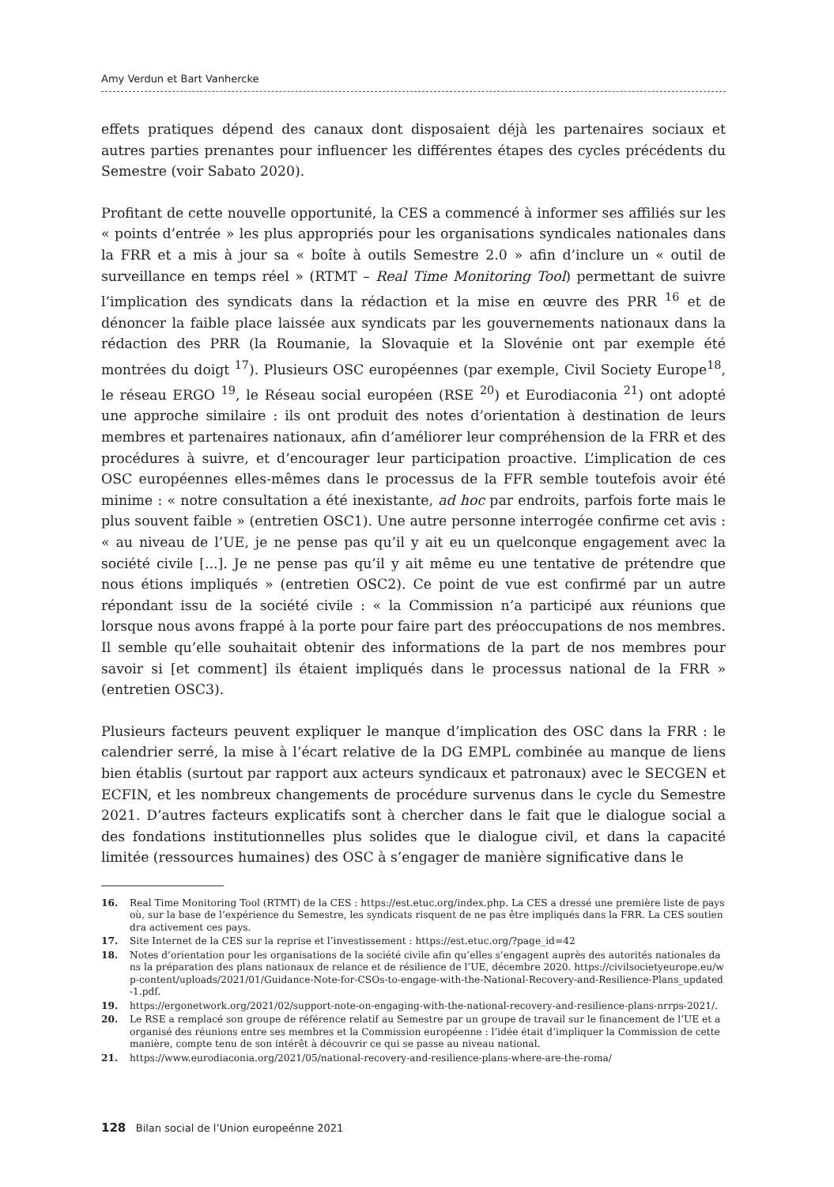Amy Verdun et Bart Vanhercke
effets pratiques dépend des canaux dont disposaient déjà les partenaires sociaux et autres parties prenantes pour influencer les différentes étapes des cycles précédents du Semestre (voir Sabato 2020).
Profitant de cette nouvelle opportunité, la CES a commencé à informer ses affiliés sur les « points d’entrée » les plus appropriés pour les organisations syndicales nationales dans la FRR et a mis à jour sa « boîte à outils Semestre 2.0 » afin d’inclure un « outil de surveillance en temps réel » (RTMT – Real Time Monitoring Tool) permettant de suivre l’implication des syndicats dans la rédaction et la mise en œuvre des PRR <sup>16</sup> et de dénoncer la faible place laissée aux syndicats par les gouvernements nationaux dans la rédaction des PRR (la Roumanie, la Slovaquie et la Slovénie ont par exemple été montrées du doigt <sup>17</sup>). Plusieurs OSC européennes (par exemple, Civil Society Europe<sup>18</sup>, le réseau ERGO <sup>19</sup>, le Réseau social européen (RSE <sup>20</sup>) et Eurodiaconia <sup>21</sup>) ont adopté une approche similaire : ils ont produit des notes d’orientation à destination de leurs membres et partenaires nationaux, afin d’améliorer leur compréhension de la FRR et des procédures à suivre, et d’encourager leur participation proactive. L’implication de ces OSC européennes elles-mêmes dans le processus de la FFR semble toutefois avoir été minime : « notre consultation a été inexistante, ad hoc par endroits, parfois forte mais le plus souvent faible » (entretien OSC1). Une autre personne interrogée confirme cet avis : « au niveau de l’UE, je ne pense pas qu’il y ait eu un quelconque engagement avec la société civile [...]. Je ne pense pas qu’il y ait même eu une tentative de prétendre que nous étions impliqués » (entretien OSC2). Ce point de vue est confirmé par un autre répondant issu de la société civile : « la Commission n’a participé aux réunions que lorsque nous avons frappé à la porte pour faire part des préoccupations de nos membres. Il semble qu’elle souhaitait obtenir des informations de la part de nos membres pour savoir si [et comment] ils étaient impliqués dans le processus national de la FRR » (entretien OSC3).
Plusieurs facteurs peuvent expliquer le manque d’implication des OSC dans la FRR : le calendrier serré, la mise à l’écart relative de la DG EMPL combinée au manque de liens bien établis (surtout par rapport aux acteurs syndicaux et patronaux) avec le SECGEN et ECFIN, et les nombreux changements de procédure survenus dans le cycle du Semestre 2021. D’autres facteurs explicatifs sont à chercher dans le fait que le dialogue social a des fondations institutionnelles plus solides que le dialogue civil, et dans la capacité limitée (ressources humaines) des OSC à s’engager de manière significative dans le
16. Real Time Monitoring Tool (RTMT) de la CES : https://est.etuc.org/index.php. La CES a dressé une première liste de pays où, sur la base de l’expérience du Semestre, les syndicats risquent de ne pas être impliqués dans la FRR. La CES soutiendra activement ces pays.
17. Site Internet de la CES sur la reprise et l’investissement : https://est.etuc.org/?page_id=42
18. Notes d’orientation pour les organisations de la société civile afin qu’elles s’engagent auprès des autorités nationales dans la préparation des plans nationaux de relance et de résilience de l’UE, décembre 2020. https://civilsocietyeurope.eu/wp-content/uploads/2021/01/Guidance-Note-for-CSOs-to-engage-with-the-National-Recovery-and-Resilience-Plans_updated-1.pdf.
19. https://ergonetwork.org/2021/02/support-note-on-engaging-with-the-national-recovery-and-resilience-plans-nrrps-2021/.
20. Le RSE a remplacé son groupe de référence relatif au Semestre par un groupe de travail sur le financement de l’UE et a organisé des réunions entre ses membres et la Commission européenne : l’idée était d’impliquer la Commission de cette manière, compte tenu de son intérêt à découvrir ce qui se passe au niveau national.
21. https://www.eurodiaconia.org/2021/05/national-recovery-and-resilience-plans-where-are-the-roma/
128 Bilan social de l’Union europeénne 2021